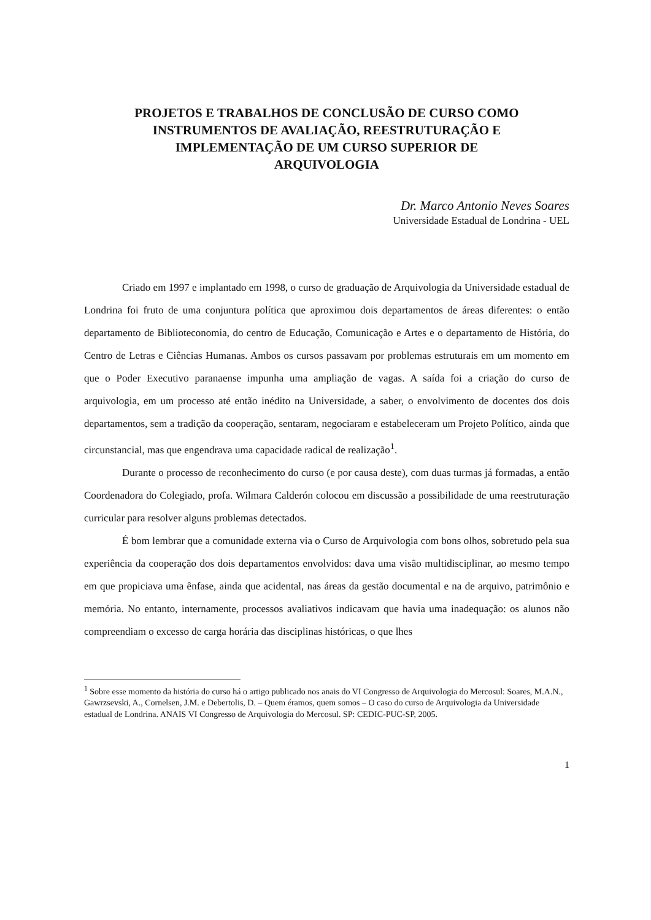PROJETOS E TRABALHOS DE CONCLUSÃO DE CURSO COMO
INSTRUMENTOS DE AVALIAÇÃO, REESTRUTURAÇÃO E
IMPLEMENTAÇÃO DE UM CURSO SUPERIOR DE
ARQUIVOLOGIA
Dr. Marco Antonio Neves Soares
Universidade Estadual de Londrina - UEL
Criado em 1997 e implantado em 1998, o curso de graduação de Arquivologia da Universidade estadual de Londrina foi fruto de uma conjuntura política que aproximou dois departamentos de áreas diferentes: o então departamento de Biblioteconomia, do centro de Educação, Comunicação e Artes e o departamento de História, do Centro de Letras e Ciências Humanas. Ambos os cursos passavam por problemas estruturais em um momento em que o Poder Executivo paranaense impunha uma ampliação de vagas. A saída foi a criação do curso de arquivologia, em um processo até então inédito na Universidade, a saber, o envolvimento de docentes dos dois departamentos, sem a tradição da cooperação, sentaram, negociaram e estabeleceram um Projeto Político, ainda que circunstancial, mas que engendrava uma capacidade radical de realização<sup>1</sup>.
Durante o processo de reconhecimento do curso (e por causa deste), com duas turmas já formadas, a então Coordenadora do Colegiado, profa. Wilmara Calderón colocou em discussão a possibilidade de uma reestruturação curricular para resolver alguns problemas detectados.
É bom lembrar que a comunidade externa via o Curso de Arquivologia com bons olhos, sobretudo pela sua experiência da cooperação dos dois departamentos envolvidos: dava uma visão multidisciplinar, ao mesmo tempo em que propiciava uma ênfase, ainda que acidental, nas áreas da gestão documental e na de arquivo, patrimônio e memória. No entanto, internamente, processos avaliativos indicavam que havia uma inadequação: os alunos não compreendiam o excesso de carga horária das disciplinas históricas, o que lhes
<sup>1</sup> Sobre esse momento da história do curso há o artigo publicado nos anais do VI Congresso de Arquivologia do Mercosul: Soares, M.A.N., Gawrzsevski, A., Cornelsen, J.M. e Debertolis, D. – Quem éramos, quem somos – O caso do curso de Arquivologia da Universidade estadual de Londrina. ANAIS VI Congresso de Arquivologia do Mercosul. SP: CEDIC-PUC-SP, 2005.
1